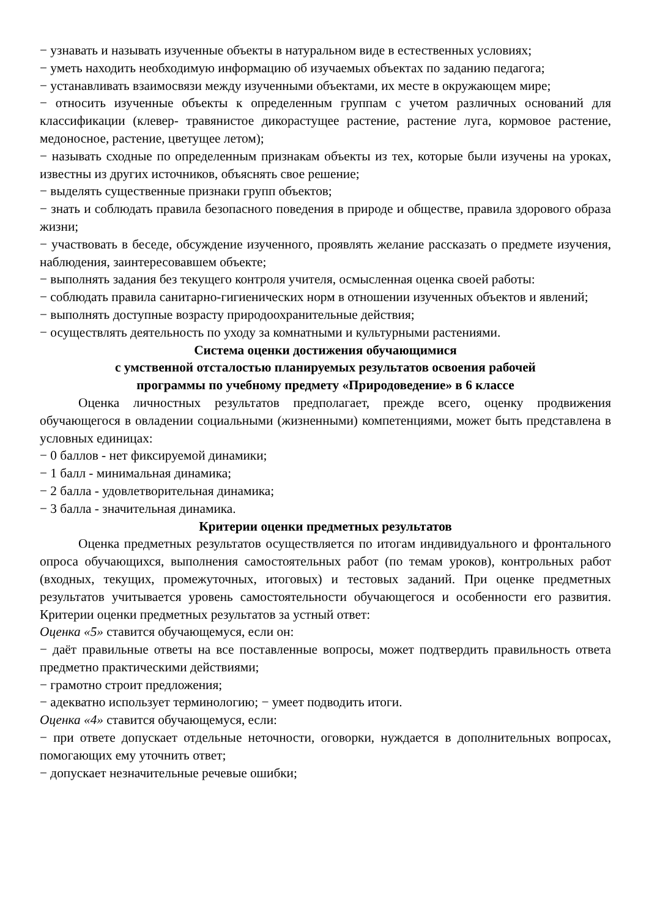− узнавать и называть изученные объекты в натуральном виде в естественных условиях;
− уметь находить необходимую информацию об изучаемых объектах по заданию педагога;
− устанавливать взаимосвязи между изученными объектами, их месте в окружающем мире;
− относить изученные объекты к определенным группам с учетом различных оснований для классификации (клевер- травянистое дикорастущее растение, растение луга, кормовое растение, медоносное, растение, цветущее летом);
− называть сходные по определенным признакам объекты из тех, которые были изучены на уроках, известны из других источников, объяснять свое решение;
− выделять существенные признаки групп объектов;
− знать и соблюдать правила безопасного поведения в природе и обществе, правила здорового образа жизни;
− участвовать в беседе, обсуждение изученного, проявлять желание рассказать о предмете изучения, наблюдения, заинтересовавшем объекте;
− выполнять задания без текущего контроля учителя, осмысленная оценка своей работы:
− соблюдать правила санитарно-гигиенических норм в отношении изученных объектов и явлений;
− выполнять доступные возрасту природоохранительные действия;
− осуществлять деятельность по уходу за комнатными и культурными растениями.
Система оценки достижения обучающимися
с умственной отсталостью планируемых результатов освоения рабочей
программы по учебному предмету «Природоведение» в 6 классе
Оценка личностных результатов предполагает, прежде всего, оценку продвижения обучающегося в овладении социальными (жизненными) компетенциями, может быть представлена в условных единицах:
− 0 баллов - нет фиксируемой динамики;
− 1 балл - минимальная динамика;
− 2 балла - удовлетворительная динамика;
− 3 балла - значительная динамика.
Критерии оценки предметных результатов
Оценка предметных результатов осуществляется по итогам индивидуального и фронтального опроса обучающихся, выполнения самостоятельных работ (по темам уроков), контрольных работ (входных, текущих, промежуточных, итоговых) и тестовых заданий. При оценке предметных результатов учитывается уровень самостоятельности обучающегося и особенности его развития. Критерии оценки предметных результатов за устный ответ:
Оценка «5» ставится обучающемуся, если он:
− даёт правильные ответы на все поставленные вопросы, может подтвердить правильность ответа предметно практическими действиями;
− грамотно строит предложения;
− адекватно использует терминологию; − умеет подводить итоги.
Оценка «4» ставится обучающемуся, если:
− при ответе допускает отдельные неточности, оговорки, нуждается в дополнительных вопросах, помогающих ему уточнить ответ;
− допускает незначительные речевые ошибки;